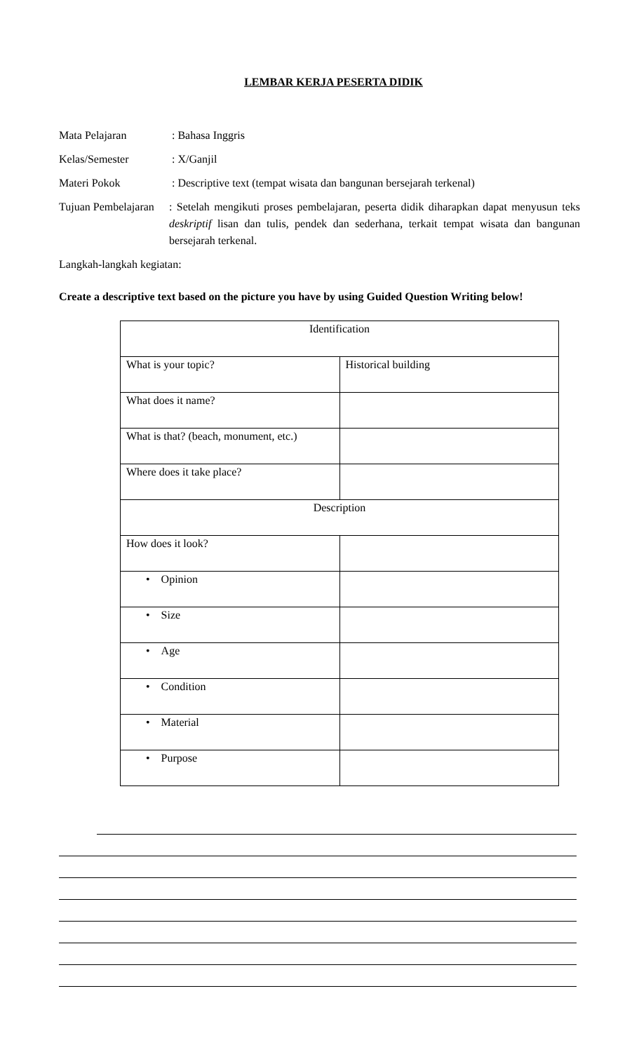LEMBAR KERJA PESERTA DIDIK
Mata Pelajaran : Bahasa Inggris
Kelas/Semester : X/Ganjil
Materi Pokok : Descriptive text (tempat wisata dan bangunan bersejarah terkenal)
Tujuan Pembelajaran
: Setelah mengikuti proses pembelajaran, peserta didik diharapkan dapat menyusun teks deskriptif lisan dan tulis, pendek dan sederhana, terkait tempat wisata dan bangunan bersejarah terkenal.
Langkah-langkah kegiatan:
Create a descriptive text based on the picture you have by using Guided Question Writing below!
| Identification | |
| What is your topic? | Historical building |
| What does it name? | |
| What is that? (beach, monument, etc.) | |
| Where does it take place? | |
| Description | |
| How does it look? | |
| • Opinion | |
| • Size | |
| • Age | |
| • Condition | |
| • Material | |
| • Purpose | |